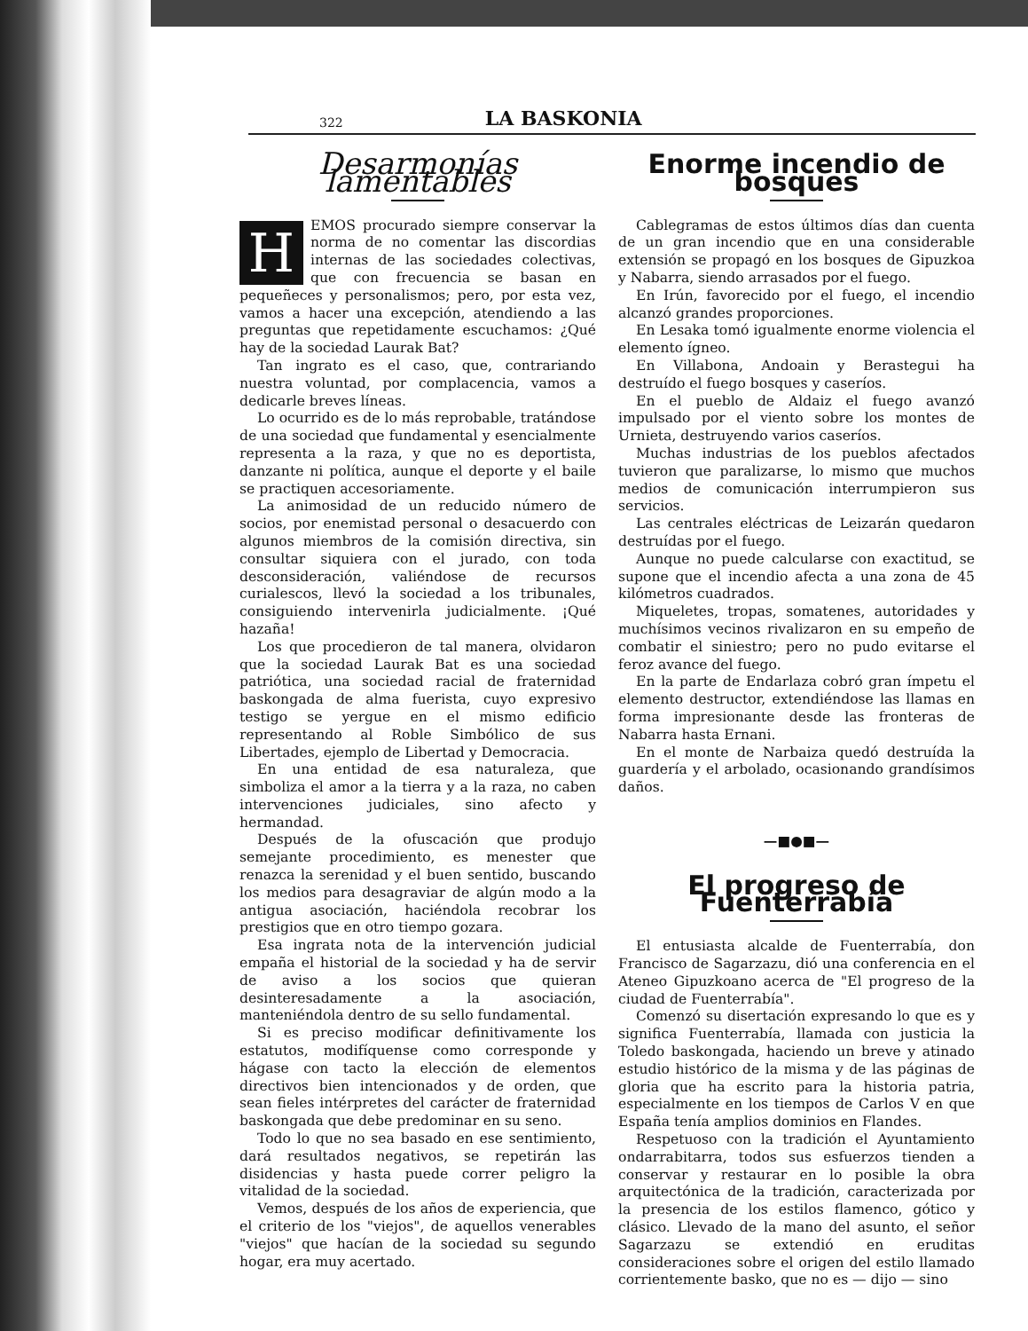322 LA BASKONIA
Desarmonías lamentables
HEMOS procurado siempre conservar la norma de no comentar las discordias internas de las sociedades colectivas, que con frecuencia se basan en pequeñeces y personalismos; pero, por esta vez, vamos a hacer una excepción, atendiendo a las preguntas que repetidamente escuchamos: ¿Qué hay de la sociedad Laurak Bat?
Tan ingrato es el caso, que, contrariando nuestra voluntad, por complacencia, vamos a dedicarle breves líneas.
Lo ocurrido es de lo más reprobable, tratándose de una sociedad que fundamental y esencialmente representa a la raza, y que no es deportista, danzante ni política, aunque el deporte y el baile se practiquen accesoriamente.
La animosidad de un reducido número de socios, por enemistad personal o desacuerdo con algunos miembros de la comisión directiva, sin consultar siquiera con el jurado, con toda desconsideración, valiéndose de recursos curialescos, llevó la sociedad a los tribunales, consiguiendo intervenirla judicialmente. ¡Qué hazaña!
Los que procedieron de tal manera, olvidaron que la sociedad Laurak Bat es una sociedad patriótica, una sociedad racial de fraternidad baskongada de alma fuerista, cuyo expresivo testigo se yergue en el mismo edificio representando al Roble Simbólico de sus Libertades, ejemplo de Libertad y Democracia.
En una entidad de esa naturaleza, que simboliza el amor a la tierra y a la raza, no caben intervenciones judiciales, sino afecto y hermandad.
Después de la ofuscación que produjo semejante procedimiento, es menester que renazca la serenidad y el buen sentido, buscando los medios para desagraviar de algún modo a la antigua asociación, haciéndola recobrar los prestigios que en otro tiempo gozara.
Esa ingrata nota de la intervención judicial empaña el historial de la sociedad y ha de servir de aviso a los socios que quieran desinteresadamente a la asociación, manteniéndola dentro de su sello fundamental.
Si es preciso modificar definitivamente los estatutos, modifíquense como corresponde y hágase con tacto la elección de elementos directivos bien intencionados y de orden, que sean fieles intérpretes del carácter de fraternidad baskongada que debe predominar en su seno.
Todo lo que no sea basado en ese sentimiento, dará resultados negativos, se repetirán las disidencias y hasta puede correr peligro la vitalidad de la sociedad.
Vemos, después de los años de experiencia, que el criterio de los "viejos", de aquellos venerables "viejos" que hacían de la sociedad su segundo hogar, era muy acertado.
Enorme incendio de bosques
Cablegramas de estos últimos días dan cuenta de un gran incendio que en una considerable extensión se propagó en los bosques de Gipuzkoa y Nabarra, siendo arrasados por el fuego.
En Irún, favorecido por el fuego, el incendio alcanzó grandes proporciones.
En Lesaka tomó igualmente enorme violencia el elemento ígneo.
En Villabona, Andoain y Berastegui ha destruído el fuego bosques y caseríos.
En el pueblo de Aldaiz el fuego avanzó impulsado por el viento sobre los montes de Urnieta, destruyendo varios caseríos.
Muchas industrias de los pueblos afectados tuvieron que paralizarse, lo mismo que muchos medios de comunicación interrumpieron sus servicios.
Las centrales eléctricas de Leizarán quedaron destruídas por el fuego.
Aunque no puede calcularse con exactitud, se supone que el incendio afecta a una zona de 45 kilómetros cuadrados.
Miqueletes, tropas, somatenes, autoridades y muchísimos vecinos rivalizaron en su empeño de combatir el siniestro; pero no pudo evitarse el feroz avance del fuego.
En la parte de Endarlaza cobró gran ímpetu el elemento destructor, extendiéndose las llamas en forma impresionante desde las fronteras de Nabarra hasta Ernani.
En el monte de Narbaiza quedó destruída la guardería y el arbolado, ocasionando grandísimos daños.
—■●■—
El progreso de Fuenterrabía
El entusiasta alcalde de Fuenterrabía, don Francisco de Sagarzazu, dió una conferencia en el Ateneo Gipuzkoano acerca de "El progreso de la ciudad de Fuenterrabía".
Comenzó su disertación expresando lo que es y significa Fuenterrabía, llamada con justicia la Toledo baskongada, haciendo un breve y atinado estudio histórico de la misma y de las páginas de gloria que ha escrito para la historia patria, especialmente en los tiempos de Carlos V en que España tenía amplios dominios en Flandes.
Respetuoso con la tradición el Ayuntamiento ondarrabitarra, todos sus esfuerzos tienden a conservar y restaurar en lo posible la obra arquitectónica de la tradición, caracterizada por la presencia de los estilos flamenco, gótico y clásico. Llevado de la mano del asunto, el señor Sagarzazu se extendió en eruditas consideraciones sobre el origen del estilo llamado corrientemente basko, que no es — dijo — sino